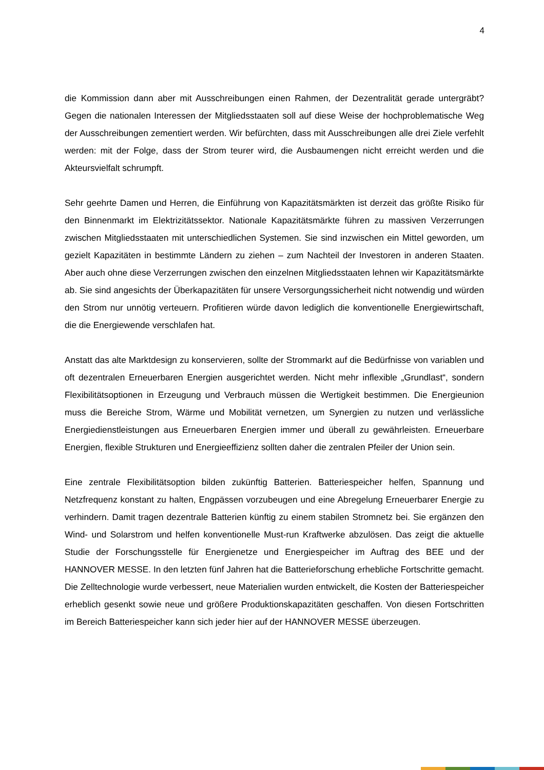4
die Kommission dann aber mit Ausschreibungen einen Rahmen, der Dezentralität gerade untergräbt? Gegen die nationalen Interessen der Mitgliedsstaaten soll auf diese Weise der hochproblematische Weg der Ausschreibungen zementiert werden. Wir befürchten, dass mit Ausschreibungen alle drei Ziele verfehlt werden: mit der Folge, dass der Strom teurer wird, die Ausbaumengen nicht erreicht werden und die Akteursvielfalt schrumpft.
Sehr geehrte Damen und Herren, die Einführung von Kapazitätsmärkten ist derzeit das größte Risiko für den Binnenmarkt im Elektrizitätssektor. Nationale Kapazitätsmärkte führen zu massiven Verzerrungen zwischen Mitgliedsstaaten mit unterschiedlichen Systemen. Sie sind inzwischen ein Mittel geworden, um gezielt Kapazitäten in bestimmte Ländern zu ziehen – zum Nachteil der Investoren in anderen Staaten. Aber auch ohne diese Verzerrungen zwischen den einzelnen Mitgliedsstaaten lehnen wir Kapazitätsmärkte ab. Sie sind angesichts der Überkapazitäten für unsere Versorgungssicherheit nicht notwendig und würden den Strom nur unnötig verteuern. Profitieren würde davon lediglich die konventionelle Energiewirtschaft, die die Energiewende verschlafen hat.
Anstatt das alte Marktdesign zu konservieren, sollte der Strommarkt auf die Bedürfnisse von variablen und oft dezentralen Erneuerbaren Energien ausgerichtet werden. Nicht mehr inflexible „Grundlast“, sondern Flexibilitätsoptionen in Erzeugung und Verbrauch müssen die Wertigkeit bestimmen. Die Energieunion muss die Bereiche Strom, Wärme und Mobilität vernetzen, um Synergien zu nutzen und verlässliche Energiedienstleistungen aus Erneuerbaren Energien immer und überall zu gewährleisten. Erneuerbare Energien, flexible Strukturen und Energieeffizienz sollten daher die zentralen Pfeiler der Union sein.
Eine zentrale Flexibilitätsoption bilden zukünftig Batterien. Batteriespeicher helfen, Spannung und Netzfrequenz konstant zu halten, Engpässen vorzubeugen und eine Abregelung Erneuerbarer Energie zu verhindern. Damit tragen dezentrale Batterien künftig zu einem stabilen Stromnetz bei. Sie ergänzen den Wind- und Solarstrom und helfen konventionelle Must-run Kraftwerke abzulösen. Das zeigt die aktuelle Studie der Forschungsstelle für Energienetze und Energiespeicher im Auftrag des BEE und der HANNOVER MESSE. In den letzten fünf Jahren hat die Batterieforschung erhebliche Fortschritte gemacht. Die Zelltechnologie wurde verbessert, neue Materialien wurden entwickelt, die Kosten der Batteriespeicher erheblich gesenkt sowie neue und größere Produktionskapazitäten geschaffen. Von diesen Fortschritten im Bereich Batteriespeicher kann sich jeder hier auf der HANNOVER MESSE überzeugen.